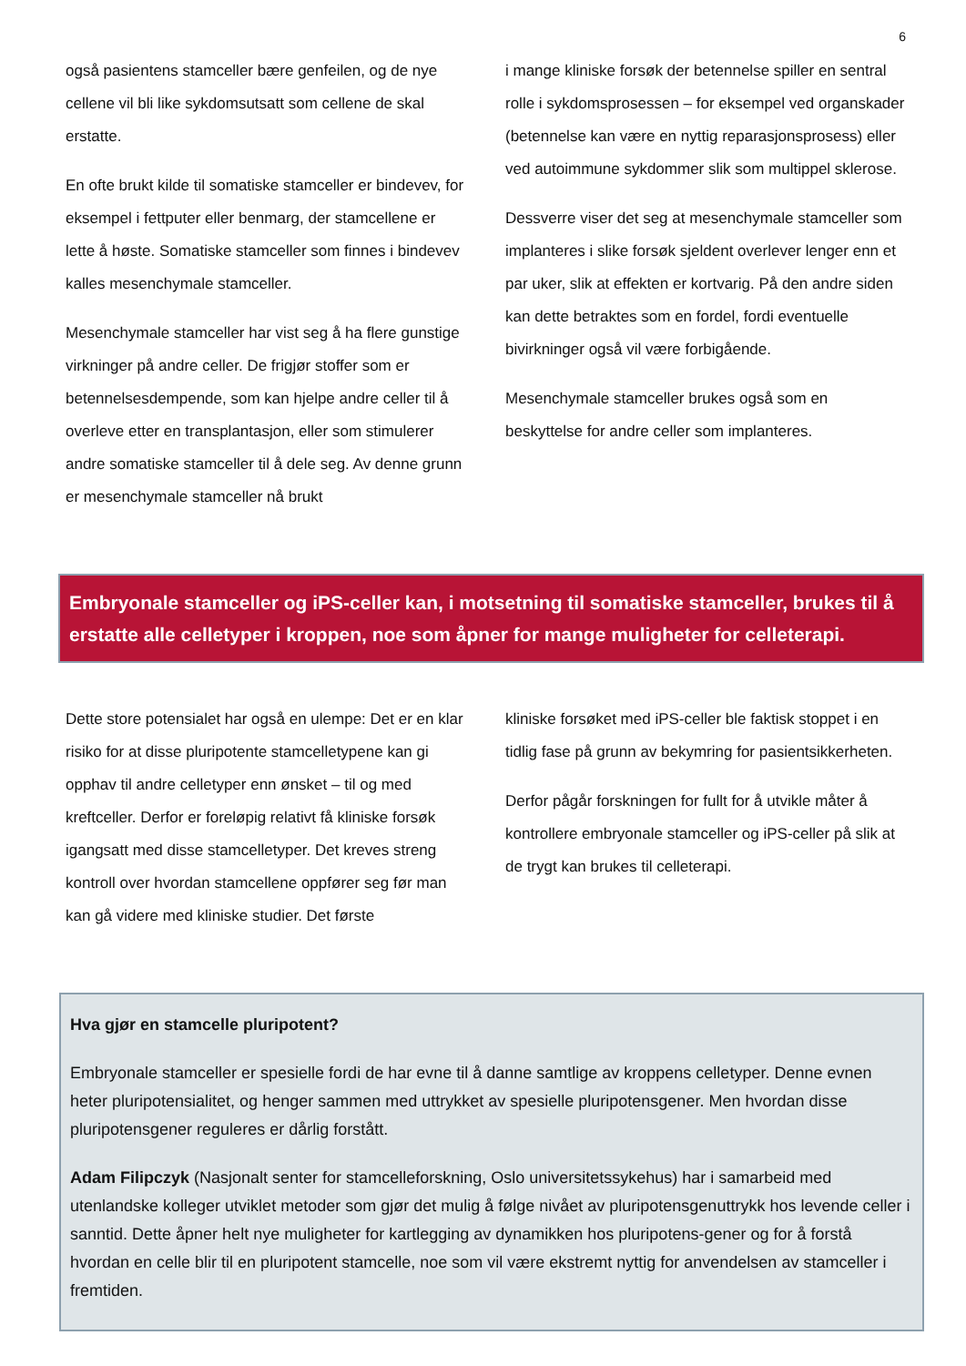6
også pasientens stamceller bære genfeilen, og de nye cellene vil bli like sykdomsutsatt som cellene de skal erstatte.
En ofte brukt kilde til somatiske stamceller er bindevev, for eksempel i fettputer eller benmarg, der stamcellene er lette å høste. Somatiske stamceller som finnes i bindevev kalles mesenchymale stamceller.
Mesenchymale stamceller har vist seg å ha flere gunstige virkninger på andre celler. De frigjør stoffer som er betennelsesdempende, som kan hjelpe andre celler til å overleve etter en transplantasjon, eller som stimulerer andre somatiske stamceller til å dele seg. Av denne grunn er mesenchymale stamceller nå brukt
i mange kliniske forsøk der betennelse spiller en sentral rolle i sykdomsprosessen – for eksempel ved organskader (betennelse kan være en nyttig reparasjonsprosess) eller ved autoimmune sykdommer slik som multippel sklerose.
Dessverre viser det seg at mesenchymale stamceller som implanteres i slike forsøk sjeldent overlever lenger enn et par uker, slik at effekten er kortvarig. På den andre siden kan dette betraktes som en fordel, fordi eventuelle bivirkninger også vil være forbigående.
Mesenchymale stamceller brukes også som en beskyttelse for andre celler som implanteres.
Embryonale stamceller og iPS-celler kan, i motsetning til somatiske stamceller, brukes til å erstatte alle celletyper i kroppen, noe som åpner for mange muligheter for celleterapi.
Dette store potensialet har også en ulempe: Det er en klar risiko for at disse pluripotente stamcelletypene kan gi opphav til andre celletyper enn ønsket – til og med kreftceller. Derfor er foreløpig relativt få kliniske forsøk igangsatt med disse stamcelletyper. Det kreves streng kontroll over hvordan stamcellene oppfører seg før man kan gå videre med kliniske studier. Det første
kliniske forsøket med iPS-celler ble faktisk stoppet i en tidlig fase på grunn av bekymring for pasientsikkerheten.
Derfor pågår forskningen for fullt for å utvikle måter å kontrollere embryonale stamceller og iPS-celler på slik at de trygt kan brukes til celleterapi.
Hva gjør en stamcelle pluripotent?
Embryonale stamceller er spesielle fordi de har evne til å danne samtlige av kroppens celletyper. Denne evnen heter pluripotensialitet, og henger sammen med uttrykket av spesielle pluripotensgener. Men hvordan disse pluripotensgener reguleres er dårlig forstått.
Adam Filipczyk (Nasjonalt senter for stamcelleforskning, Oslo universitetssykehus) har i samarbeid med utenlandske kolleger utviklet metoder som gjør det mulig å følge nivået av pluripotensgenuttrykk hos levende celler i sanntid. Dette åpner helt nye muligheter for kartlegging av dynamikken hos pluripotens-gener og for å forstå hvordan en celle blir til en pluripotent stamcelle, noe som vil være ekstremt nyttig for anvendelsen av stamceller i fremtiden.